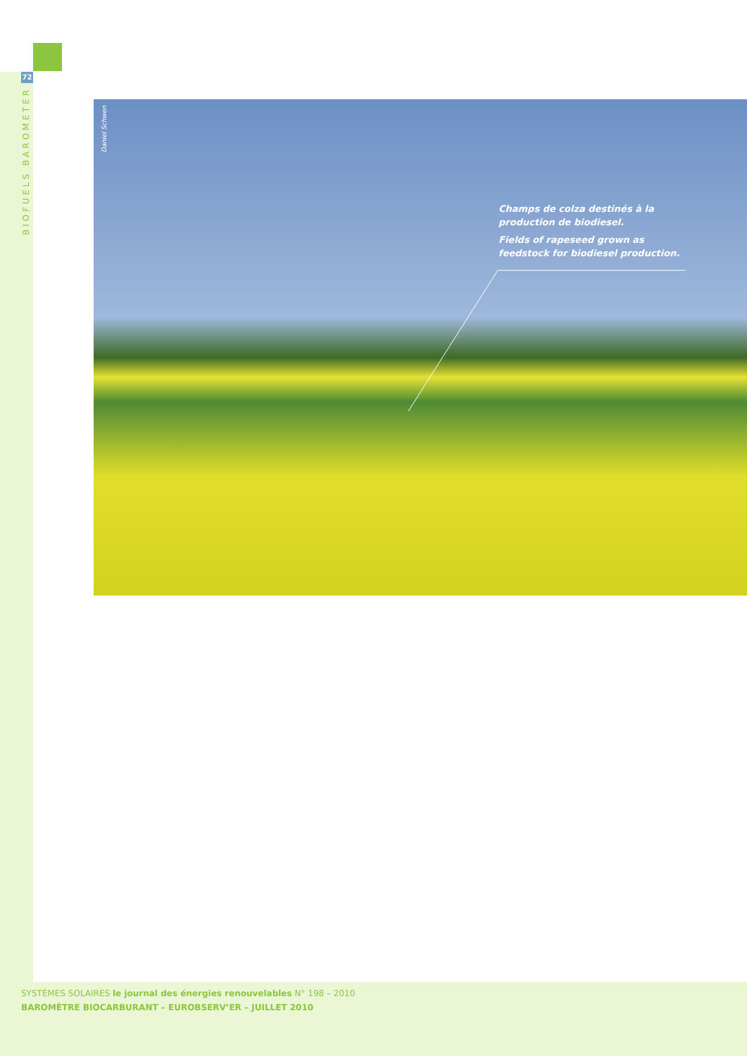72
BIOFUELS BAROMETER
Daniel Schwen
Champs de colza destinés à la production de biodiesel.
Fields of rapeseed grown as feedstock for biodiesel production.
SYSTÈMES SOLAIRES le journal des énergies renouvelables N° 198 – 2010
BAROMÈTRE BIOCARBURANT – EUROBSERV’ER – JUILLET 2010